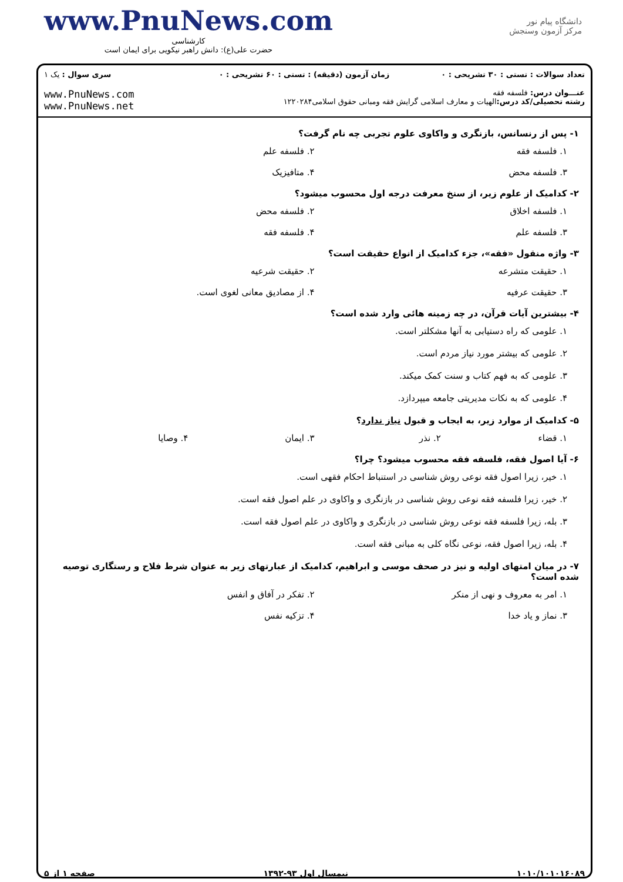www.PnuNews.com
کارشناسی
حضرت علی(ع): دانش راهبر نیکویی برای ایمان است
دانشگاه پیام نور
مرکز آزمون وسنجش
| تعداد سوالات : تستی : ۳۰ تشریحی : ۰ | زمان آزمون (دقیقه) : تستی : ۶۰ تشریحی : ۰ | سری سوال : یک ۱ |
| عنـــوان درس: فلسفه فقه رشته تحصیلی/کد درس: الهیات و معارف اسلامی گرایش فقه ومبانی حقوق اسلامی۱۲۲۰۲۸۴ | | www.PnuNews.com www.PnuNews.net |
۱- پس از رنسانس، بازنگری و واکاوی علوم تجربی چه نام گرفت؟
۱. فلسفه فقه
۲. فلسفه علم
۳. فلسفه محض
۴. متافیزیک
۲- کدامیک از علوم زیر، از سنخ معرفت درجه اول محسوب میشود؟
۱. فلسفه اخلاق
۲. فلسفه محض
۳. فلسفه علم
۴. فلسفه فقه
۳- واژه منقول «فقه»، جزء کدامیک از انواع حقیقت است؟
۱. حقیقت متشرعه
۲. حقیقت شرعیه
۳. حقیقت عرفیه
۴. از مصادیق معانی لغوی است.
۴- بیشترین آیات قرآن، در چه زمینه هائی وارد شده است؟
۱. علومی که راه دستیابی به آنها مشکلتر است.
۲. علومی که بیشتر مورد نیاز مردم است.
۳. علومی که به فهم کتاب و سنت کمک میکند.
۴. علومی که به نکات مدیریتی جامعه میپردازد.
۵- کدامیک از موارد زیر، به ایجاب و قبول نیاز ندارد؟
۱. قضاء
۲. نذر
۳. ایمان
۴. وصایا
۶- آیا اصول فقه، فلسفه فقه محسوب میشود؟ چرا؟
۱. خیر، زیرا اصول فقه نوعی روش شناسی در استنباط احکام فقهی است.
۲. خیر، زیرا فلسفه فقه نوعی روش شناسی در بازنگری و واکاوی در علم اصول فقه است.
۳. بله، زیرا فلسفه فقه نوعی روش شناسی در بازنگری و واکاوی در علم اصول فقه است.
۴. بله، زیرا اصول فقه، نوعی نگاه کلی به مبانی فقه است.
۷- در میان امتهای اولیه و نیز در صحف موسی و ابراهیم، کدامیک از عبارتهای زیر به عنوان شرط فلاح و رستگاری توصیه شده است؟
۱. امر به معروف و نهی از منکر
۲. تفکر در آفاق و انفس
۳. نماز و یاد خدا
۴. تزکیه نفس
۱۰۱۰/۱۰۱۰۱۶۰۸۹ نیمسال اول ۹۳-۱۳۹۲ صفحه ۱ از ۵